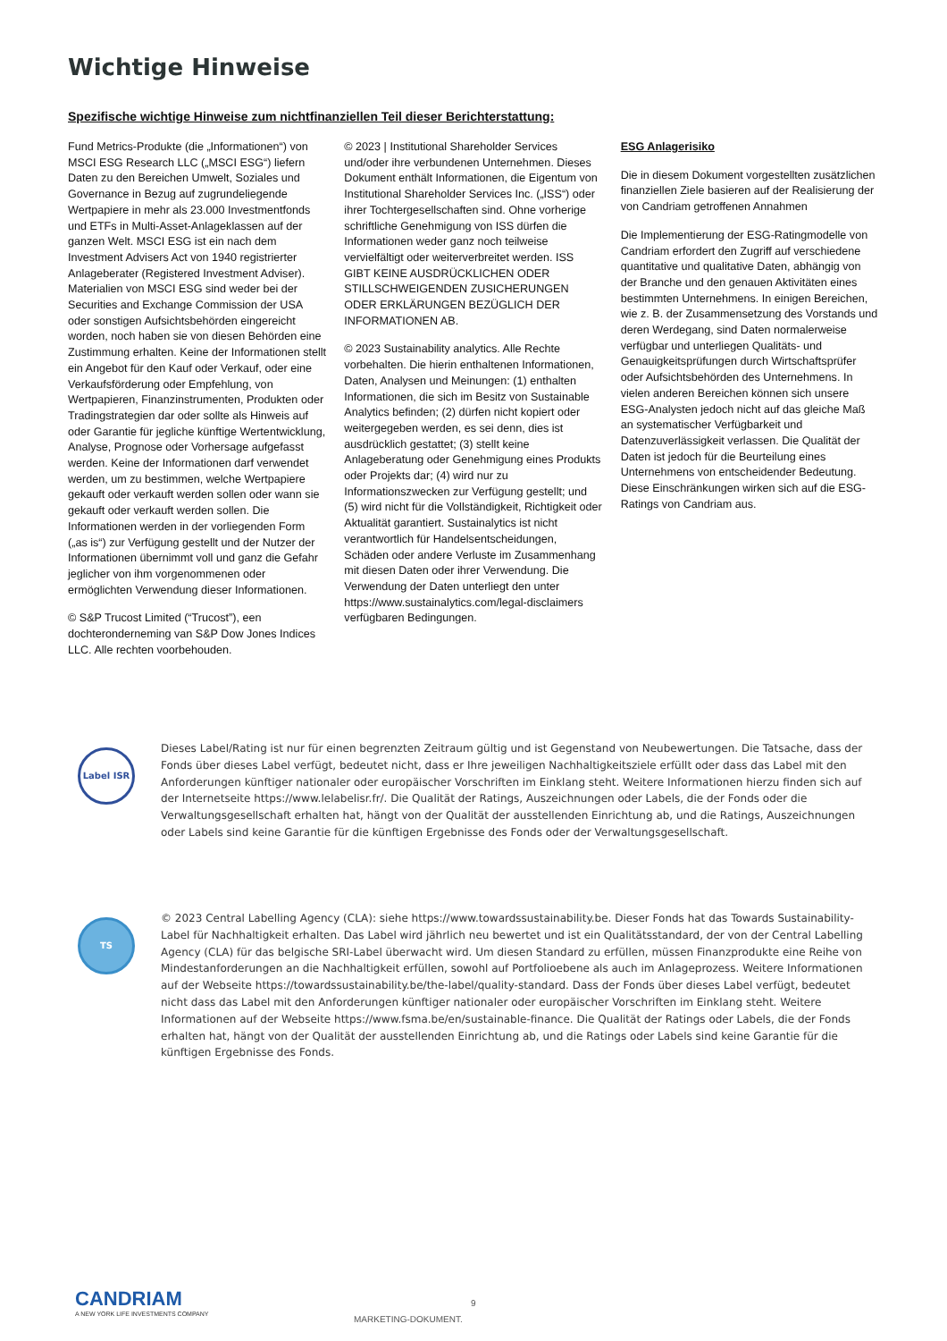Wichtige Hinweise
Spezifische wichtige Hinweise zum nichtfinanziellen Teil dieser Berichterstattung:
Fund Metrics-Produkte (die „Informationen“) von MSCI ESG Research LLC („MSCI ESG“) liefern Daten zu den Bereichen Umwelt, Soziales und Governance in Bezug auf zugrundeliegende Wertpapiere in mehr als 23.000 Investmentfonds und ETFs in Multi-Asset-Anlageklassen auf der ganzen Welt. MSCI ESG ist ein nach dem Investment Advisers Act von 1940 registrierter Anlageberater (Registered Investment Adviser). Materialien von MSCI ESG sind weder bei der Securities and Exchange Commission der USA oder sonstigen Aufsichtsbehörden eingereicht worden, noch haben sie von diesen Behörden eine Zustimmung erhalten. Keine der Informationen stellt ein Angebot für den Kauf oder Verkauf, oder eine Verkaufsförderung oder Empfehlung, von Wertpapieren, Finanzinstrumenten, Produkten oder Tradingstrategien dar oder sollte als Hinweis auf oder Garantie für jegliche künftige Wertentwicklung, Analyse, Prognose oder Vorhersage aufgefasst werden. Keine der Informationen darf verwendet werden, um zu bestimmen, welche Wertpapiere gekauft oder verkauft werden sollen oder wann sie gekauft oder verkauft werden sollen. Die Informationen werden in der vorliegenden Form („as is“) zur Verfügung gestellt und der Nutzer der Informationen übernimmt voll und ganz die Gefahr jeglicher von ihm vorgenommenen oder ermöglichten Verwendung dieser Informationen.
© S&P Trucost Limited (“Trucost”), een dochteronderneming van S&P Dow Jones Indices LLC. Alle rechten voorbehouden.
© 2023 | Institutional Shareholder Services und/oder ihre verbundenen Unternehmen. Dieses Dokument enthält Informationen, die Eigentum von Institutional Shareholder Services Inc. („ISS“) oder ihrer Tochtergesellschaften sind. Ohne vorherige schriftliche Genehmigung von ISS dürfen die Informationen weder ganz noch teilweise vervielfältigt oder weiterverbreitet werden. ISS GIBT KEINE AUSDRÜCKLICHEN ODER STILLSCHWEIGENDEN ZUSICHERUNGEN ODER ERKLÄRUNGEN BEZÜGLICH DER INFORMATIONEN AB.
© 2023 Sustainability analytics. Alle Rechte vorbehalten. Die hierin enthaltenen Informationen, Daten, Analysen und Meinungen: (1) enthalten Informationen, die sich im Besitz von Sustainable Analytics befinden; (2) dürfen nicht kopiert oder weitergegeben werden, es sei denn, dies ist ausdrücklich gestattet; (3) stellt keine Anlageberatung oder Genehmigung eines Produkts oder Projekts dar; (4) wird nur zu Informationszwecken zur Verfügung gestellt; und (5) wird nicht für die Vollständigkeit, Richtigkeit oder Aktualität garantiert. Sustainalytics ist nicht verantwortlich für Handelsentscheidungen, Schäden oder andere Verluste im Zusammenhang mit diesen Daten oder ihrer Verwendung. Die Verwendung der Daten unterliegt den unter https://www.sustainalytics.com/legal-disclaimers verfügbaren Bedingungen.
ESG Anlagerisiko
Die in diesem Dokument vorgestellten zusätzlichen finanziellen Ziele basieren auf der Realisierung der von Candriam getroffenen Annahmen
Die Implementierung der ESG-Ratingmodelle von Candriam erfordert den Zugriff auf verschiedene quantitative und qualitative Daten, abhängig von der Branche und den genauen Aktivitäten eines bestimmten Unternehmens. In einigen Bereichen, wie z. B. der Zusammensetzung des Vorstands und deren Werdegang, sind Daten normalerweise verfügbar und unterliegen Qualitäts- und Genauigkeitsprüfungen durch Wirtschaftsprüfer oder Aufsichtsbehörden des Unternehmens. In vielen anderen Bereichen können sich unsere ESG-Analysten jedoch nicht auf das gleiche Maß an systematischer Verfügbarkeit und Datenzuverlässigkeit verlassen. Die Qualität der Daten ist jedoch für die Beurteilung eines Unternehmens von entscheidender Bedeutung. Diese Einschränkungen wirken sich auf die ESG-Ratings von Candriam aus.
Label ISR
Dieses Label/Rating ist nur für einen begrenzten Zeitraum gültig und ist Gegenstand von Neubewertungen. Die Tatsache, dass der Fonds über dieses Label verfügt, bedeutet nicht, dass er Ihre jeweiligen Nachhaltigkeitsziele erfüllt oder dass das Label mit den Anforderungen künftiger nationaler oder europäischer Vorschriften im Einklang steht. Weitere Informationen hierzu finden sich auf der Internetseite https://www.lelabelisr.fr/. Die Qualität der Ratings, Auszeichnungen oder Labels, die der Fonds oder die Verwaltungsgesellschaft erhalten hat, hängt von der Qualität der ausstellenden Einrichtung ab, und die Ratings, Auszeichnungen oder Labels sind keine Garantie für die künftigen Ergebnisse des Fonds oder der Verwaltungsgesellschaft.
TS
© 2023 Central Labelling Agency (CLA): siehe https://www.towardssustainability.be. Dieser Fonds hat das Towards Sustainability-Label für Nachhaltigkeit erhalten. Das Label wird jährlich neu bewertet und ist ein Qualitätsstandard, der von der Central Labelling Agency (CLA) für das belgische SRI-Label überwacht wird. Um diesen Standard zu erfüllen, müssen Finanzprodukte eine Reihe von Mindestanforderungen an die Nachhaltigkeit erfüllen, sowohl auf Portfolioebene als auch im Anlageprozess. Weitere Informationen auf der Webseite https://towardssustainability.be/the-label/quality-standard. Dass der Fonds über dieses Label verfügt, bedeutet nicht dass das Label mit den Anforderungen künftiger nationaler oder europäischer Vorschriften im Einklang steht. Weitere Informationen auf der Webseite https://www.fsma.be/en/sustainable-finance. Die Qualität der Ratings oder Labels, die der Fonds erhalten hat, hängt von der Qualität der ausstellenden Einrichtung ab, und die Ratings oder Labels sind keine Garantie für die künftigen Ergebnisse des Fonds.
CANDRIAM
A NEW YORK LIFE INVESTMENTS COMPANY
9
MARKETING-DOKUMENT.